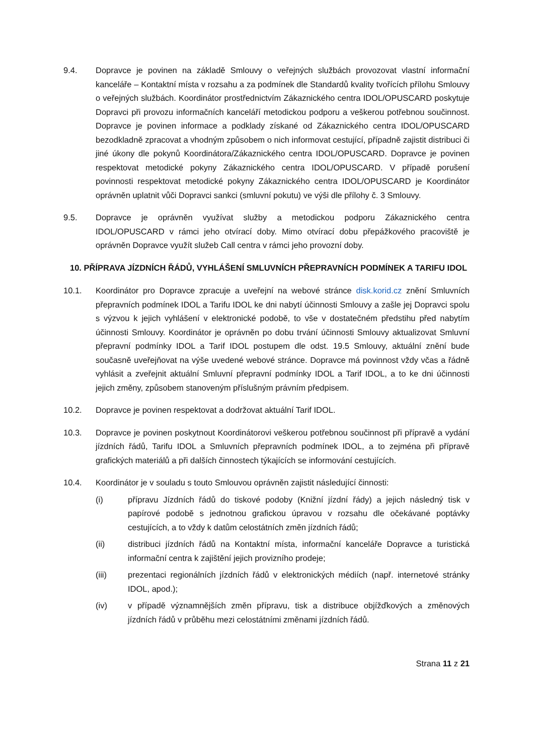9.4. Dopravce je povinen na základě Smlouvy o veřejných službách provozovat vlastní informační kanceláře – Kontaktní místa v rozsahu a za podmínek dle Standardů kvality tvořících přílohu Smlouvy o veřejných službách. Koordinátor prostřednictvím Zákaznického centra IDOL/OPUSCARD poskytuje Dopravci při provozu informačních kanceláří metodickou podporu a veškerou potřebnou součinnost. Dopravce je povinen informace a podklady získané od Zákaznického centra IDOL/OPUSCARD bezodkladně zpracovat a vhodným způsobem o nich informovat cestující, případně zajistit distribuci či jiné úkony dle pokynů Koordinátora/Zákaznického centra IDOL/OPUSCARD. Dopravce je povinen respektovat metodické pokyny Zákaznického centra IDOL/OPUSCARD. V případě porušení povinnosti respektovat metodické pokyny Zákaznického centra IDOL/OPUSCARD je Koordinátor oprávněn uplatnit vůči Dopravci sankci (smluvní pokutu) ve výši dle přílohy č. 3 Smlouvy.
9.5. Dopravce je oprávněn využívat služby a metodickou podporu Zákaznického centra IDOL/OPUSCARD v rámci jeho otvírací doby. Mimo otvírací dobu přepážkového pracoviště je oprávněn Dopravce využít služeb Call centra v rámci jeho provozní doby.
10. PŘÍPRAVA JÍZDNÍCH ŘÁDŮ, VYHLÁŠENÍ SMLUVNÍCH PŘEPRAVNÍCH PODMÍNEK A TARIFU IDOL
10.1. Koordinátor pro Dopravce zpracuje a uveřejní na webové stránce disk.korid.cz znění Smluvních přepravních podmínek IDOL a Tarifu IDOL ke dni nabytí účinnosti Smlouvy a zašle jej Dopravci spolu s výzvou k jejich vyhlášení v elektronické podobě, to vše v dostatečném předstihu před nabytím účinnosti Smlouvy. Koordinátor je oprávněn po dobu trvání účinnosti Smlouvy aktualizovat Smluvní přepravní podmínky IDOL a Tarif IDOL postupem dle odst. 19.5 Smlouvy, aktuální znění bude současně uveřejňovat na výše uvedené webové stránce. Dopravce má povinnost vždy včas a řádně vyhlásit a zveřejnit aktuální Smluvní přepravní podmínky IDOL a Tarif IDOL, a to ke dni účinnosti jejich změny, způsobem stanoveným příslušným právním předpisem.
10.2. Dopravce je povinen respektovat a dodržovat aktuální Tarif IDOL.
10.3. Dopravce je povinen poskytnout Koordinátorovi veškerou potřebnou součinnost při přípravě a vydání jízdních řádů, Tarifu IDOL a Smluvních přepravních podmínek IDOL, a to zejména při přípravě grafických materiálů a při dalších činnostech týkajících se informování cestujících.
10.4. Koordinátor je v souladu s touto Smlouvou oprávněn zajistit následující činnosti:
(i) přípravu Jízdních řádů do tiskové podoby (Knižní jízdní řády) a jejich následný tisk v papírové podobě s jednotnou grafickou úpravou v rozsahu dle očekávané poptávky cestujících, a to vždy k datům celostátních změn jízdních řádů;
(ii) distribuci jízdních řádů na Kontaktní místa, informační kanceláře Dopravce a turistická informační centra k zajištění jejich provizního prodeje;
(iii) prezentaci regionálních jízdních řádů v elektronických médiích (např. internetové stránky IDOL, apod.);
(iv) v případě významnějších změn přípravu, tisk a distribuce objížďkových a změnových jízdních řádů v průběhu mezi celostátními změnami jízdních řádů.
Strana 11 z 21